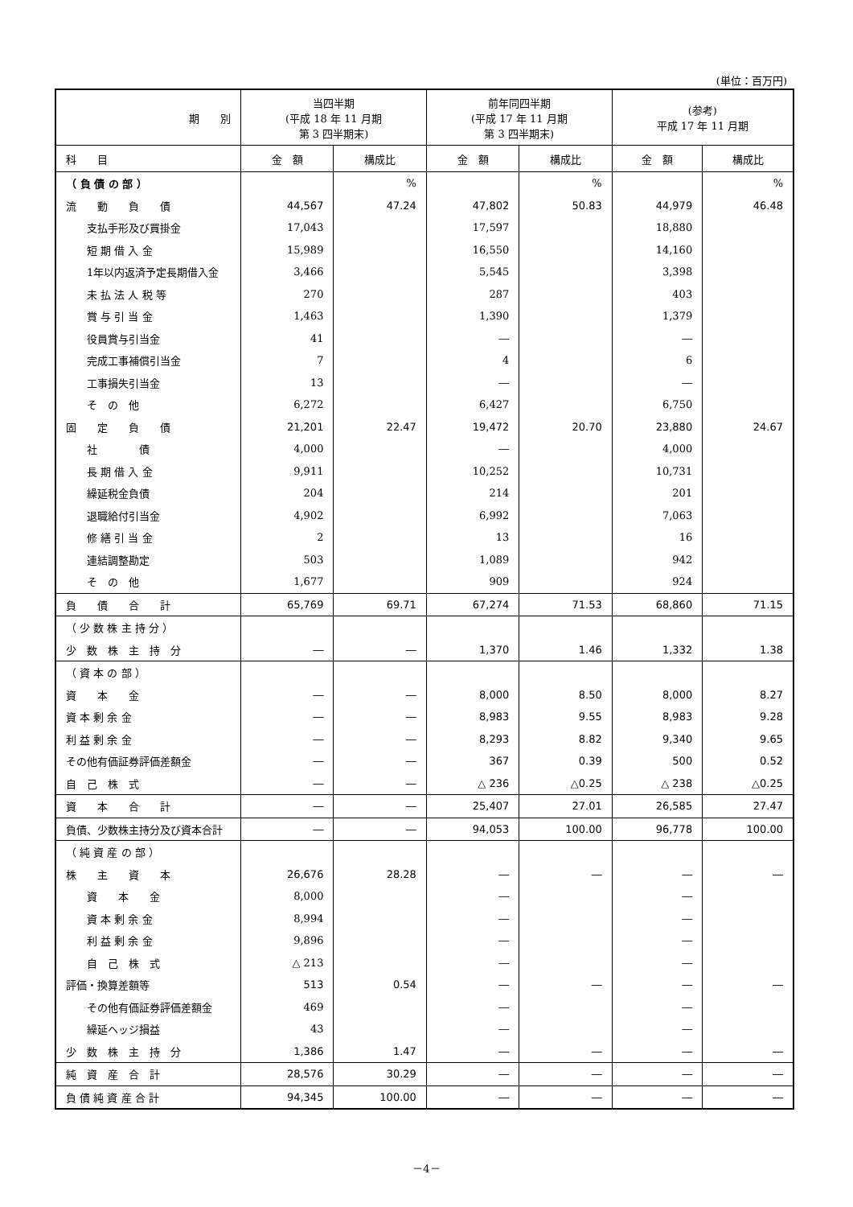(単位：百万円)
| 期 別 | 当四半期 (平成 18 年 11 月期 第 3 四半期末) | | 前年同四半期 (平成 17 年 11 月期 第 3 四半期末) | | (参考) 平成 17 年 11 月期 | |
| --- | --- | --- | --- | --- | --- | --- |
| 科 目 | 金 額 | 構成比 | 金 額 | 構成比 | 金 額 | 構成比 |
| （ 負 債 の 部 ） | | % | | % | | % |
| 流 動 負 債 | 44,567 | 47.24 | 47,802 | 50.83 | 44,979 | 46.48 |
| 支払手形及び買掛金 | 17,043 | | 17,597 | | 18,880 | |
| 短 期 借 入 金 | 15,989 | | 16,550 | | 14,160 | |
| 1年以内返済予定長期借入金 | 3,466 | | 5,545 | | 3,398 | |
| 未 払 法 人 税 等 | 270 | | 287 | | 403 | |
| 賞 与 引 当 金 | 1,463 | | 1,390 | | 1,379 | |
| 役員賞与引当金 | 41 | | ― | | ― | |
| 完成工事補償引当金 | 7 | | 4 | | 6 | |
| 工事損失引当金 | 13 | | ― | | ― | |
| そ の 他 | 6,272 | | 6,427 | | 6,750 | |
| 固 定 負 債 | 21,201 | 22.47 | 19,472 | 20.70 | 23,880 | 24.67 |
| 社 債 | 4,000 | | ― | | 4,000 | |
| 長 期 借 入 金 | 9,911 | | 10,252 | | 10,731 | |
| 繰延税金負債 | 204 | | 214 | | 201 | |
| 退職給付引当金 | 4,902 | | 6,992 | | 7,063 | |
| 修 繕 引 当 金 | 2 | | 13 | | 16 | |
| 連結調整勘定 | 503 | | 1,089 | | 942 | |
| そ の 他 | 1,677 | | 909 | | 924 | |
| 負 債 合 計 | 65,769 | 69.71 | 67,274 | 71.53 | 68,860 | 71.15 |
| （ 少 数 株 主 持 分 ） | | | | | | |
| 少 数 株 主 持 分 | ― | ― | 1,370 | 1.46 | 1,332 | 1.38 |
| （ 資 本 の 部 ） | | | | | | |
| 資 本 金 | ― | ― | 8,000 | 8.50 | 8,000 | 8.27 |
| 資 本 剰 余 金 | ― | ― | 8,983 | 9.55 | 8,983 | 9.28 |
| 利 益 剰 余 金 | ― | ― | 8,293 | 8.82 | 9,340 | 9.65 |
| その他有価証券評価差額金 | ― | ― | 367 | 0.39 | 500 | 0.52 |
| 自 己 株 式 | ― | ― | △ 236 | △0.25 | △ 238 | △0.25 |
| 資 本 合 計 | ― | ― | 25,407 | 27.01 | 26,585 | 27.47 |
| 負債、少数株主持分及び資本合計 | ― | ― | 94,053 | 100.00 | 96,778 | 100.00 |
| （ 純 資 産 の 部 ） | | | | | | |
| 株 主 資 本 | 26,676 | 28.28 | ― | ― | ― | ― |
| 資 本 金 | 8,000 | | ― | | ― | |
| 資 本 剰 余 金 | 8,994 | | ― | | ― | |
| 利 益 剰 余 金 | 9,896 | | ― | | ― | |
| 自 己 株 式 | △ 213 | | ― | | ― | |
| 評価・換算差額等 | 513 | 0.54 | ― | ― | ― | ― |
| その他有価証券評価差額金 | 469 | | ― | | ― | |
| 繰延ヘッジ損益 | 43 | | ― | | ― | |
| 少 数 株 主 持 分 | 1,386 | 1.47 | ― | ― | ― | ― |
| 純 資 産 合 計 | 28,576 | 30.29 | ― | ― | ― | ― |
| 負 債 純 資 産 合 計 | 94,345 | 100.00 | ― | ― | ― | ― |
－4－